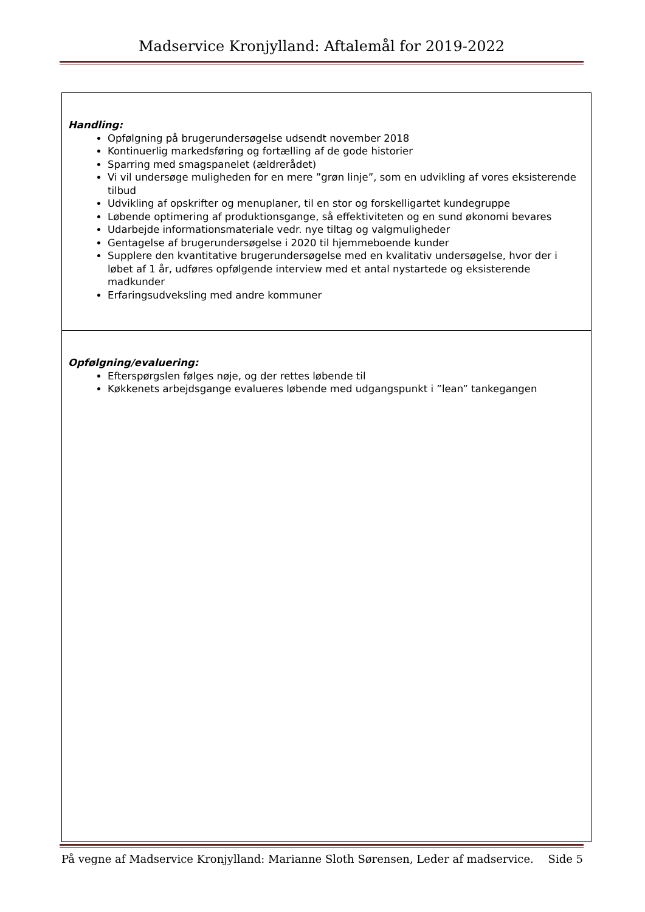Madservice Kronjylland: Aftalemål for 2019-2022
| Handling: Opfølgning på brugerundersøgelse udsendt november 2018 Kontinuerlig markedsføring og fortælling af de gode historier Sparring med smagspanelet (ældrerådet) Vi vil undersøge muligheden for en mere ”grøn linje”, som en udvikling af vores eksisterende tilbud Udvikling af opskrifter og menuplaner, til en stor og forskelligartet kundegruppe Løbende optimering af produktionsgange, så effektiviteten og en sund økonomi bevares Udarbejde informationsmateriale vedr. nye tiltag og valgmuligheder Gentagelse af brugerundersøgelse i 2020 til hjemmeboende kunder Supplere den kvantitative brugerundersøgelse med en kvalitativ undersøgelse, hvor der i løbet af 1 år, udføres opfølgende interview med et antal nystartede og eksisterende madkunder Erfaringsudveksling med andre kommuner |
| Opfølgning/evaluering: Efterspørgslen følges nøje, og der rettes løbende til Køkkenets arbejdsgange evalueres løbende med udgangspunkt i ”lean” tankegangen |
På vegne af Madservice Kronjylland: Marianne Sloth Sørensen, Leder af madservice. Side 5